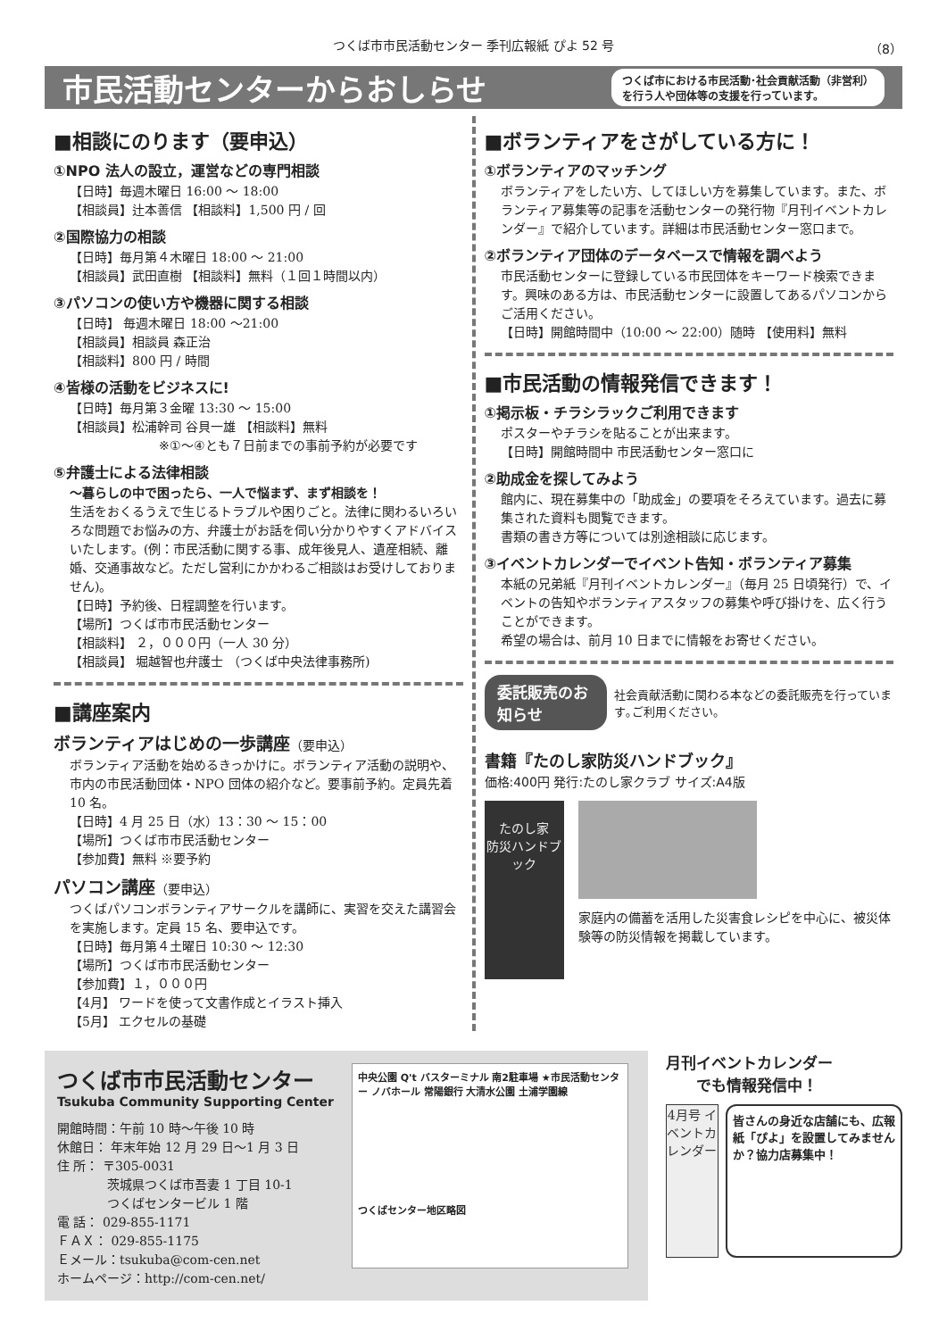つくば市市民活動センター 季刊広報紙 ぴよ 52 号 （8）
市民活動センターからおしらせ
つくば市における市民活動･社会貢献活動（非営利）
を行う人や団体等の支援を行っています。
■相談にのります（要申込）
①NPO 法人の設立，運営などの専門相談
【日時】毎週木曜日 16:00 ～ 18:00
【相談員】辻本善信 【相談料】1,500 円 / 回
②国際協力の相談
【日時】毎月第４木曜日 18:00 ～ 21:00
【相談員】武田直樹 【相談料】無料（１回１時間以内）
③パソコンの使い方や機器に関する相談
【日時】 毎週木曜日 18:00 ～21:00
【相談員】相談員 森正治
【相談料】800 円 / 時間
④皆様の活動をビジネスに!
【日時】毎月第３金曜 13:30 ～ 15:00
【相談員】松浦幹司 谷貝一雄 【相談料】無料
※①～④とも７日前までの事前予約が必要です
⑤弁護士による法律相談
～暮らしの中で困ったら、一人で悩まず、まず相談を！
生活をおくるうえで生じるトラブルや困りごと。法律に関わるいろいろな問題でお悩みの方、弁護士がお話を伺い分かりやすくアドバイスいたします。(例：市民活動に関する事、成年後見人、遺産相続、離婚、交通事故など。ただし営利にかかわるご相談はお受けしておりません)。
【日時】予約後、日程調整を行います。
【場所】つくば市市民活動センター
【相談料】 ２，０００円（一人 30 分）
【相談員】 堀越智也弁護士 （つくば中央法律事務所)
■講座案内
ボランティアはじめの一歩講座（要申込）
ボランティア活動を始めるきっかけに。ボランティア活動の説明や、市内の市民活動団体・NPO 団体の紹介など。要事前予約。定員先着 10 名。
【日時】4 月 25 日（水）13：30 ～ 15：00
【場所】つくば市市民活動センター
【参加費】無料 ※要予約
パソコン講座（要申込）
つくばパソコンボランティアサークルを講師に、実習を交えた講習会を実施します。定員 15 名、要申込です。
【日時】毎月第４土曜日 10:30 ～ 12:30
【場所】つくば市市民活動センター
【参加費】１，０００円
【4月】 ワードを使って文書作成とイラスト挿入
【5月】 エクセルの基礎
■ボランティアをさがしている方に！
①ボランティアのマッチング
ボランティアをしたい方、してほしい方を募集しています。また、ボランティア募集等の記事を活動センターの発行物『月刊イベントカレンダー』で紹介しています。詳細は市民活動センター窓口まで。
②ボランティア団体のデータベースで情報を調べよう
市民活動センターに登録している市民団体をキーワード検索できます。興味のある方は、市民活動センターに設置してあるパソコンからご活用ください。
【日時】開館時間中（10:00 ～ 22:00）随時 【使用料】無料
■市民活動の情報発信できます！
①掲示板・チラシラックご利用できます
ポスターやチラシを貼ることが出来ます。
【日時】開館時間中 市民活動センター窓口に
②助成金を探してみよう
館内に、現在募集中の「助成金」の要項をそろえています。過去に募集された資料も閲覧できます。
書類の書き方等については別途相談に応じます。
③イベントカレンダーでイベント告知・ボランティア募集
本紙の兄弟紙『月刊イベントカレンダー』（毎月 25 日頃発行）で、イベントの告知やボランティアスタッフの募集や呼び掛けを、広く行うことができます。
希望の場合は、前月 10 日までに情報をお寄せください。
委託販売のお知らせ 社会貢献活動に関わる本などの委託販売を行っています｡ご利用ください。
書籍『たのし家防災ハンドブック』
価格:400円 発行:たのし家クラブ サイズ:A4版
たのし家
防災ハンドブック
家庭内の備蓄を活用した災害食レシピを中心に、被災体験等の防災情報を掲載しています。
つくば市市民活動センター
Tsukuba Community Supporting Center
開館時間：午前 10 時～午後 10 時
休館日： 年末年始 12 月 29 日～1 月 3 日
住 所： 〒305-0031
　　　　茨城県つくば市吾妻 1 丁目 10-1
　　　　つくばセンタービル 1 階
電 話： 029-855-1171
ＦＡＸ： 029-855-1175
Ｅメール：tsukuba@com-cen.net
ホームページ：http://com-cen.net/
中央公園 Q't バスターミナル 南2駐車場 ★市民活動センター ノバホール 常陽銀行 大清水公園 土浦学園線
つくばセンター地区略図
月刊イベントカレンダー
　　でも情報発信中！
4月号 イベントカレンダー
皆さんの身近な店舗にも、広報紙「ぴよ」を設置してみませんか？協力店募集中！